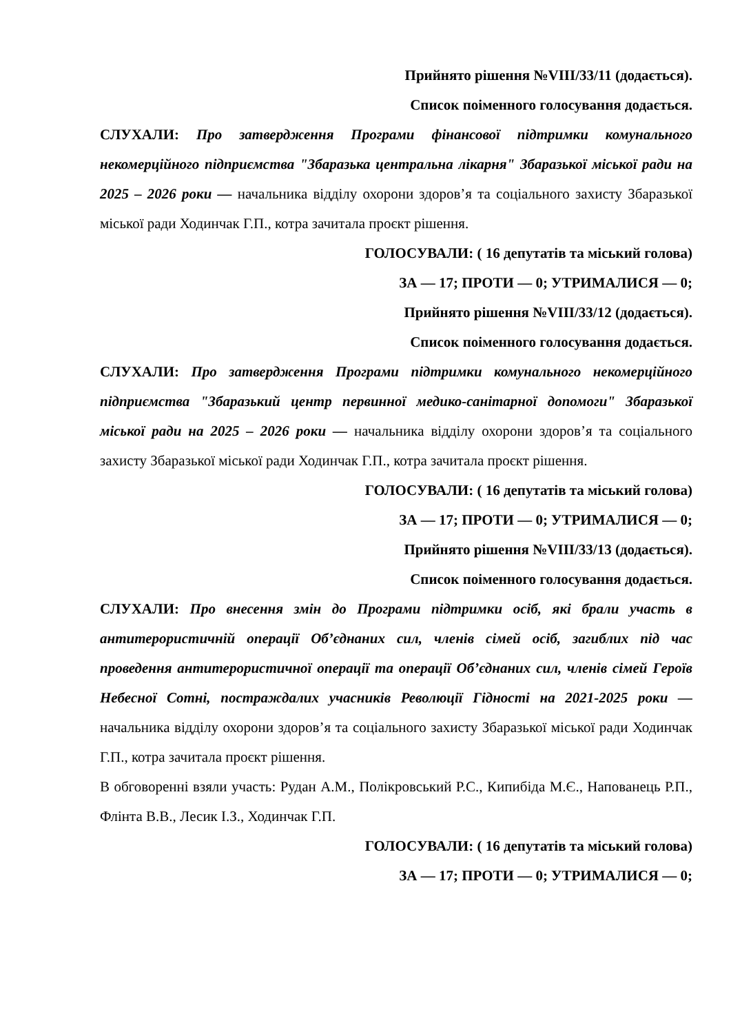Прийнято рішення №VIII/33/11 (додається).
Список поіменного голосування додається.
СЛУХАЛИ: Про затвердження Програми фінансової підтримки комунального некомерційного підприємства "Збаразька центральна лікарня" Збаразької міської ради на 2025 – 2026 роки — начальника відділу охорони здоров’я та соціального захисту Збаразької міської ради Ходинчак Г.П., котра зачитала проєкт рішення.
ГОЛОСУВАЛИ: ( 16 депутатів та міський голова)
ЗА — 17; ПРОТИ — 0; УТРИМАЛИСЯ — 0;
Прийнято рішення №VIII/33/12 (додається).
Список поіменного голосування додається.
СЛУХАЛИ: Про затвердження Програми підтримки комунального некомерційного підприємства "Збаразький центр первинної медико-санітарної допомоги" Збаразької міської ради на 2025 – 2026 роки — начальника відділу охорони здоров’я та соціального захисту Збаразької міської ради Ходинчак Г.П., котра зачитала проєкт рішення.
ГОЛОСУВАЛИ: ( 16 депутатів та міський голова)
ЗА — 17; ПРОТИ — 0; УТРИМАЛИСЯ — 0;
Прийнято рішення №VIII/33/13 (додається).
Список поіменного голосування додається.
СЛУХАЛИ: Про внесення змін до Програми підтримки осіб, які брали участь в антитерористичній операції Об’єднаних сил, членів сімей осіб, загиблих під час проведення антитерористичної операції та операції Об’єднаних сил, членів сімей Героїв Небесної Сотні, постраждалих учасників Революції Гідності на 2021-2025 роки — начальника відділу охорони здоров’я та соціального захисту Збаразької міської ради Ходинчак Г.П., котра зачитала проєкт рішення.
В обговоренні взяли участь: Рудан А.М., Полікровський Р.С., Кипибіда М.Є., Напованець Р.П., Флінта В.В., Лесик І.З., Ходинчак Г.П.
ГОЛОСУВАЛИ: ( 16 депутатів та міський голова)
ЗА — 17; ПРОТИ — 0; УТРИМАЛИСЯ — 0;